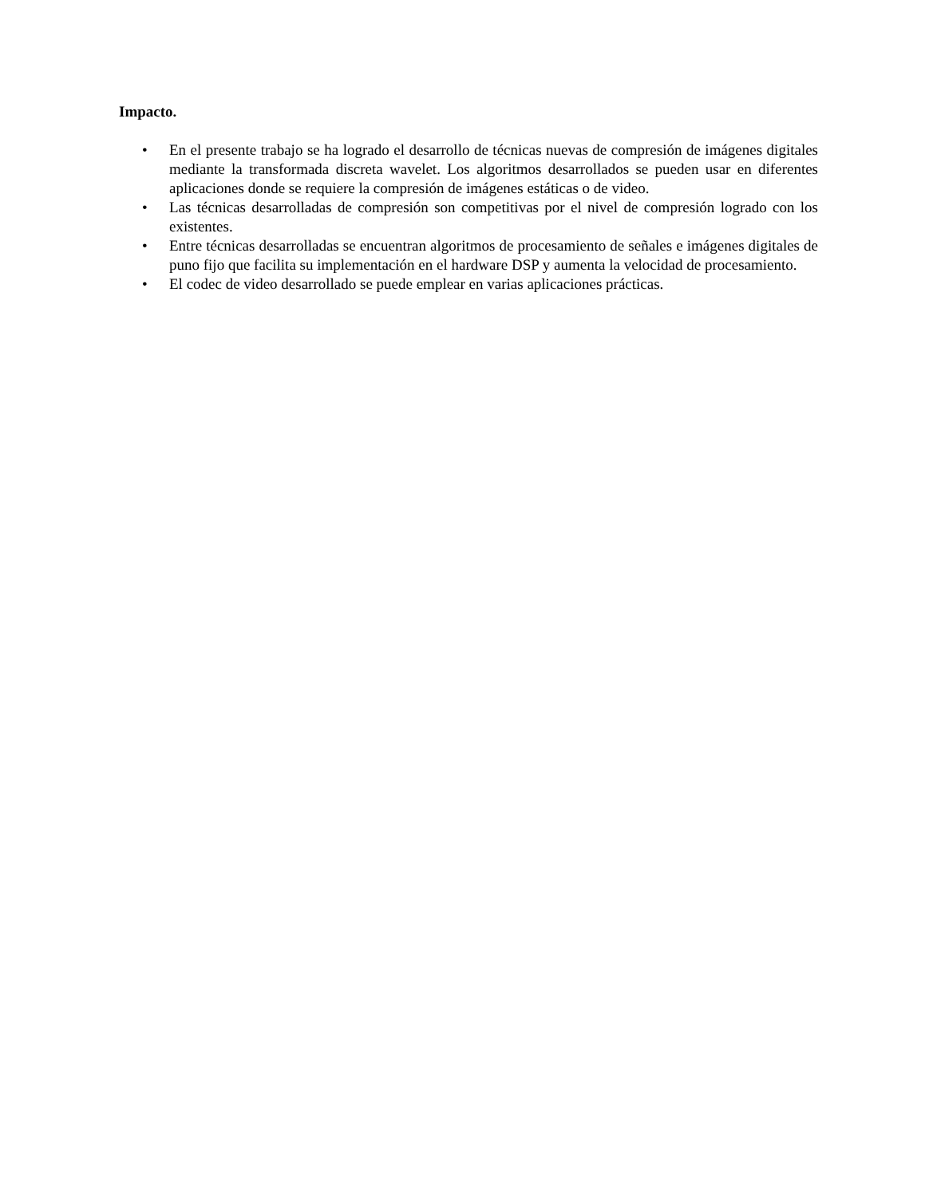Impacto.
• En el presente trabajo se ha logrado el desarrollo de técnicas nuevas de compresión de imágenes digitales mediante la transformada discreta wavelet. Los algoritmos desarrollados se pueden usar en diferentes aplicaciones donde se requiere la compresión de imágenes estáticas o de video.
• Las técnicas desarrolladas de compresión son competitivas por el nivel de compresión logrado con los existentes.
• Entre técnicas desarrolladas se encuentran algoritmos de procesamiento de señales e imágenes digitales de puno fijo que facilita su implementación en el hardware DSP y aumenta la velocidad de procesamiento.
• El codec de video desarrollado se puede emplear en varias aplicaciones prácticas.